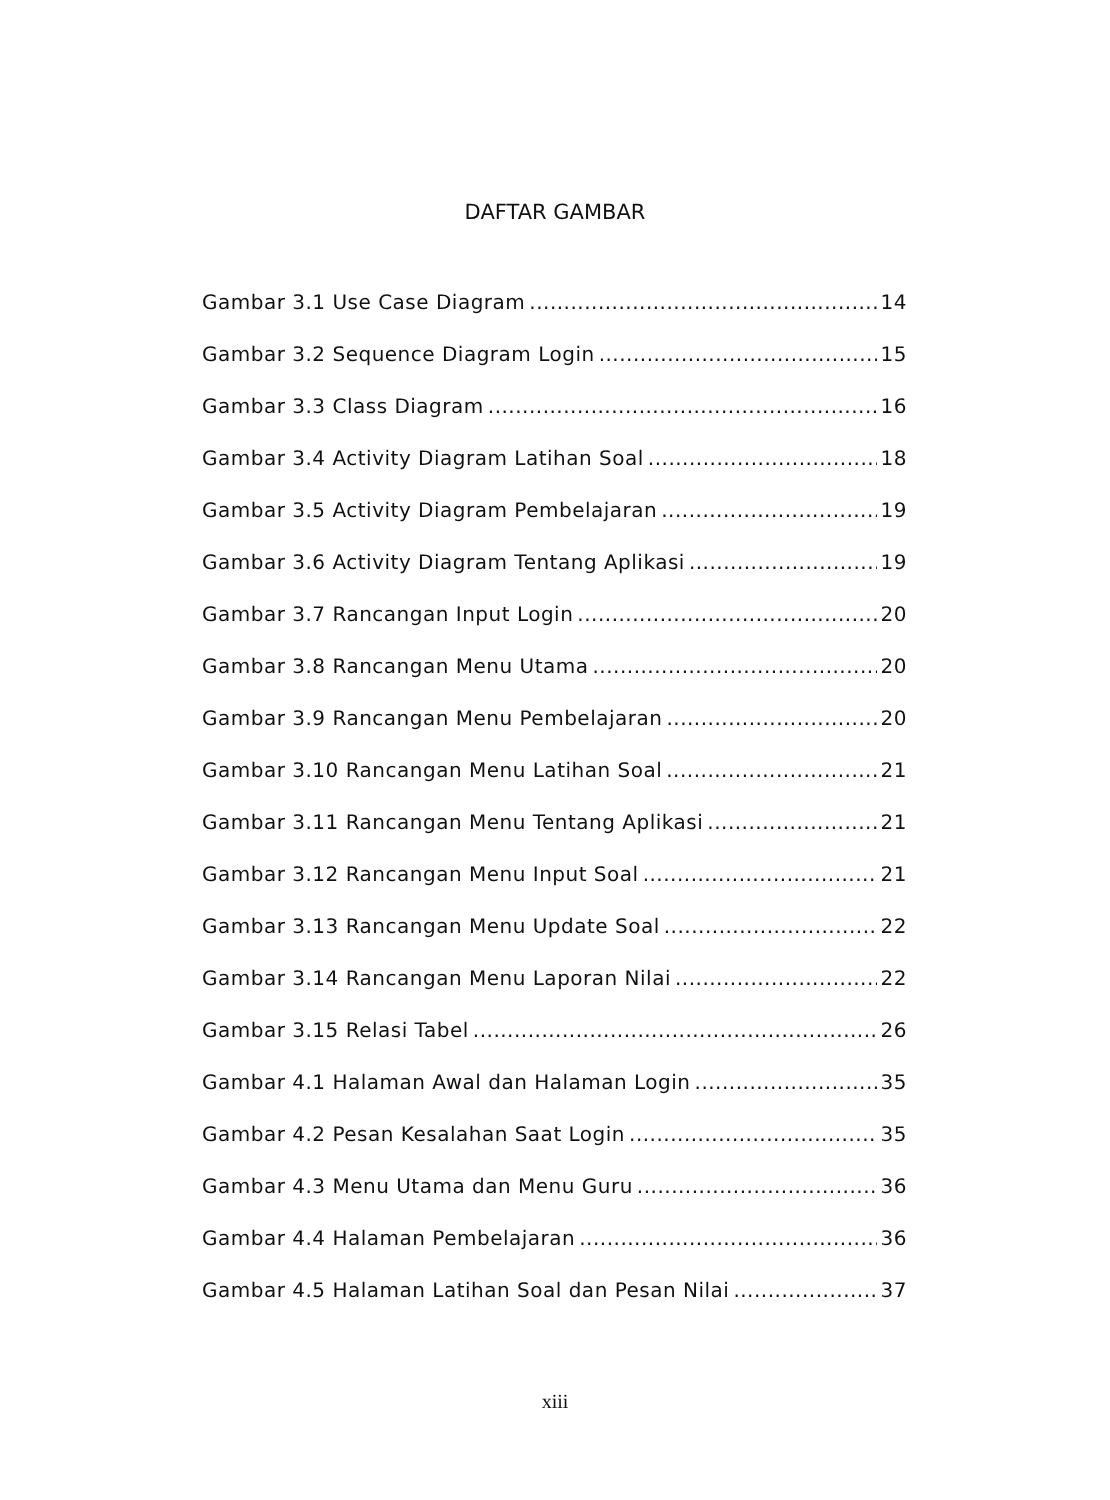DAFTAR GAMBAR
Gambar 3.1 Use Case Diagram 14
Gambar 3.2 Sequence Diagram Login 15
Gambar 3.3 Class Diagram 16
Gambar 3.4 Activity Diagram Latihan Soal 18
Gambar 3.5 Activity Diagram Pembelajaran 19
Gambar 3.6 Activity Diagram Tentang Aplikasi 19
Gambar 3.7 Rancangan Input Login 20
Gambar 3.8 Rancangan Menu Utama 20
Gambar 3.9 Rancangan Menu Pembelajaran 20
Gambar 3.10 Rancangan Menu Latihan Soal 21
Gambar 3.11 Rancangan Menu Tentang Aplikasi 21
Gambar 3.12 Rancangan Menu Input Soal 21
Gambar 3.13 Rancangan Menu Update Soal 22
Gambar 3.14 Rancangan Menu Laporan Nilai 22
Gambar 3.15 Relasi Tabel 26
Gambar 4.1 Halaman Awal dan Halaman Login 35
Gambar 4.2 Pesan Kesalahan Saat Login 35
Gambar 4.3 Menu Utama dan Menu Guru 36
Gambar 4.4 Halaman Pembelajaran 36
Gambar 4.5 Halaman Latihan Soal dan Pesan Nilai 37
xiii